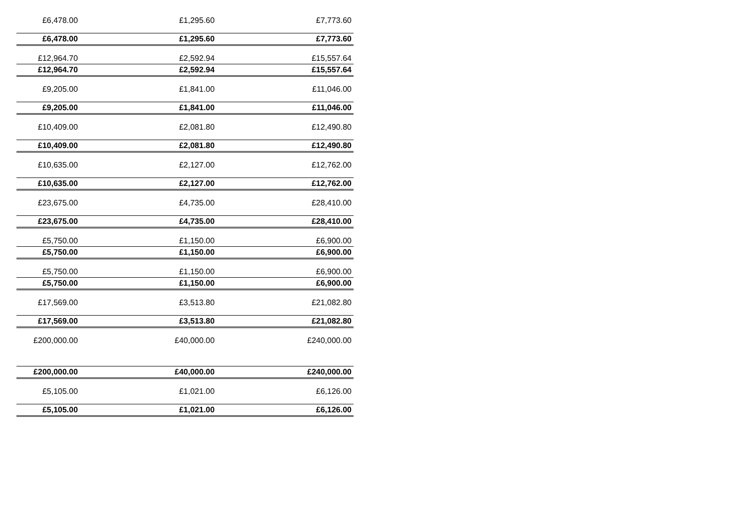| £6,478.00 | £1,295.60 | £7,773.60 |
| £6,478.00 | £1,295.60 | £7,773.60 |
| £12,964.70 | £2,592.94 | £15,557.64 |
| £12,964.70 | £2,592.94 | £15,557.64 |
| £9,205.00 | £1,841.00 | £11,046.00 |
| £9,205.00 | £1,841.00 | £11,046.00 |
| £10,409.00 | £2,081.80 | £12,490.80 |
| £10,409.00 | £2,081.80 | £12,490.80 |
| £10,635.00 | £2,127.00 | £12,762.00 |
| £10,635.00 | £2,127.00 | £12,762.00 |
| £23,675.00 | £4,735.00 | £28,410.00 |
| £23,675.00 | £4,735.00 | £28,410.00 |
| £5,750.00 | £1,150.00 | £6,900.00 |
| £5,750.00 | £1,150.00 | £6,900.00 |
| £5,750.00 | £1,150.00 | £6,900.00 |
| £5,750.00 | £1,150.00 | £6,900.00 |
| £17,569.00 | £3,513.80 | £21,082.80 |
| £17,569.00 | £3,513.80 | £21,082.80 |
| £200,000.00 | £40,000.00 | £240,000.00 |
| £200,000.00 | £40,000.00 | £240,000.00 |
| £5,105.00 | £1,021.00 | £6,126.00 |
| £5,105.00 | £1,021.00 | £6,126.00 |